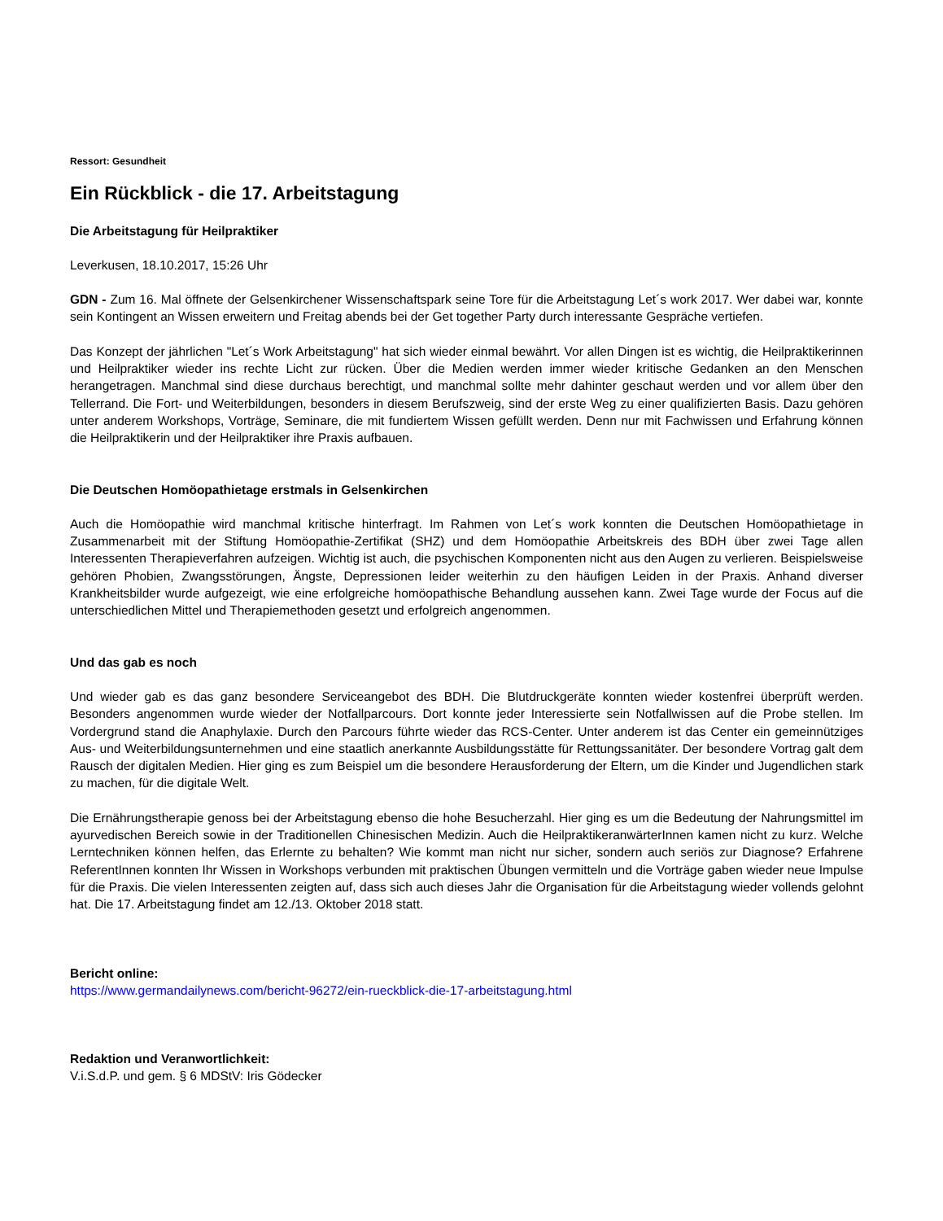Ressort: Gesundheit
Ein Rückblick - die 17. Arbeitstagung
Die Arbeitstagung für Heilpraktiker
Leverkusen, 18.10.2017, 15:26 Uhr
GDN - Zum 16. Mal öffnete der Gelsenkirchener Wissenschaftspark seine Tore für die Arbeitstagung Let´s work 2017. Wer dabei war, konnte sein Kontingent an Wissen erweitern und Freitag abends bei der Get together Party durch interessante Gespräche vertiefen.
Das Konzept der jährlichen "Let´s Work Arbeitstagung" hat sich wieder einmal bewährt. Vor allen Dingen ist es wichtig, die Heilpraktikerinnen und Heilpraktiker wieder ins rechte Licht zur rücken. Über die Medien werden immer wieder kritische Gedanken an den Menschen herangetragen. Manchmal sind diese durchaus berechtigt, und manchmal sollte mehr dahinter geschaut werden und vor allem über den Tellerrand. Die Fort- und Weiterbildungen, besonders in diesem Berufszweig, sind der erste Weg zu einer qualifizierten Basis. Dazu gehören unter anderem Workshops, Vorträge, Seminare, die mit fundiertem Wissen gefüllt werden. Denn nur mit Fachwissen und Erfahrung können die Heilpraktikerin und der Heilpraktiker ihre Praxis aufbauen.
Die Deutschen Homöopathietage erstmals in Gelsenkirchen
Auch die Homöopathie wird manchmal kritische hinterfragt. Im Rahmen von Let´s work konnten die Deutschen Homöopathietage in Zusammenarbeit mit der Stiftung Homöopathie-Zertifikat (SHZ) und dem Homöopathie Arbeitskreis des BDH über zwei Tage allen Interessenten Therapieverfahren aufzeigen. Wichtig ist auch, die psychischen Komponenten nicht aus den Augen zu verlieren. Beispielsweise gehören Phobien, Zwangsstörungen, Ängste, Depressionen leider weiterhin zu den häufigen Leiden in der Praxis. Anhand diverser Krankheitsbilder wurde aufgezeigt, wie eine erfolgreiche homöopathische Behandlung aussehen kann. Zwei Tage wurde der Focus auf die unterschiedlichen Mittel und Therapiemethoden gesetzt und erfolgreich angenommen.
Und das gab es noch
Und wieder gab es das ganz besondere Serviceangebot des BDH. Die Blutdruckgeräte konnten wieder kostenfrei überprüft werden. Besonders angenommen wurde wieder der Notfallparcours. Dort konnte jeder Interessierte sein Notfallwissen auf die Probe stellen. Im Vordergrund stand die Anaphylaxie. Durch den Parcours führte wieder das RCS-Center. Unter anderem ist das Center ein gemeinnütziges Aus- und Weiterbildungsunternehmen und eine staatlich anerkannte Ausbildungsstätte für Rettungssanitäter. Der besondere Vortrag galt dem Rausch der digitalen Medien. Hier ging es zum Beispiel um die besondere Herausforderung der Eltern, um die Kinder und Jugendlichen stark zu machen, für die digitale Welt.
Die Ernährungstherapie genoss bei der Arbeitstagung ebenso die hohe Besucherzahl. Hier ging es um die Bedeutung der Nahrungsmittel im ayurvedischen Bereich sowie in der Traditionellen Chinesischen Medizin. Auch die HeilpraktikeranwärterInnen kamen nicht zu kurz. Welche Lerntechniken können helfen, das Erlernte zu behalten? Wie kommt man nicht nur sicher, sondern auch seriös zur Diagnose? Erfahrene ReferentInnen konnten Ihr Wissen in Workshops verbunden mit praktischen Übungen vermitteln und die Vorträge gaben wieder neue Impulse für die Praxis. Die vielen Interessenten zeigten auf, dass sich auch dieses Jahr die Organisation für die Arbeitstagung wieder vollends gelohnt hat. Die 17. Arbeitstagung findet am 12./13. Oktober 2018 statt.
Bericht online:
https://www.germandailynews.com/bericht-96272/ein-rueckblick-die-17-arbeitstagung.html
Redaktion und Veranwortlichkeit:
V.i.S.d.P. und gem. § 6 MDStV: Iris Gödecker